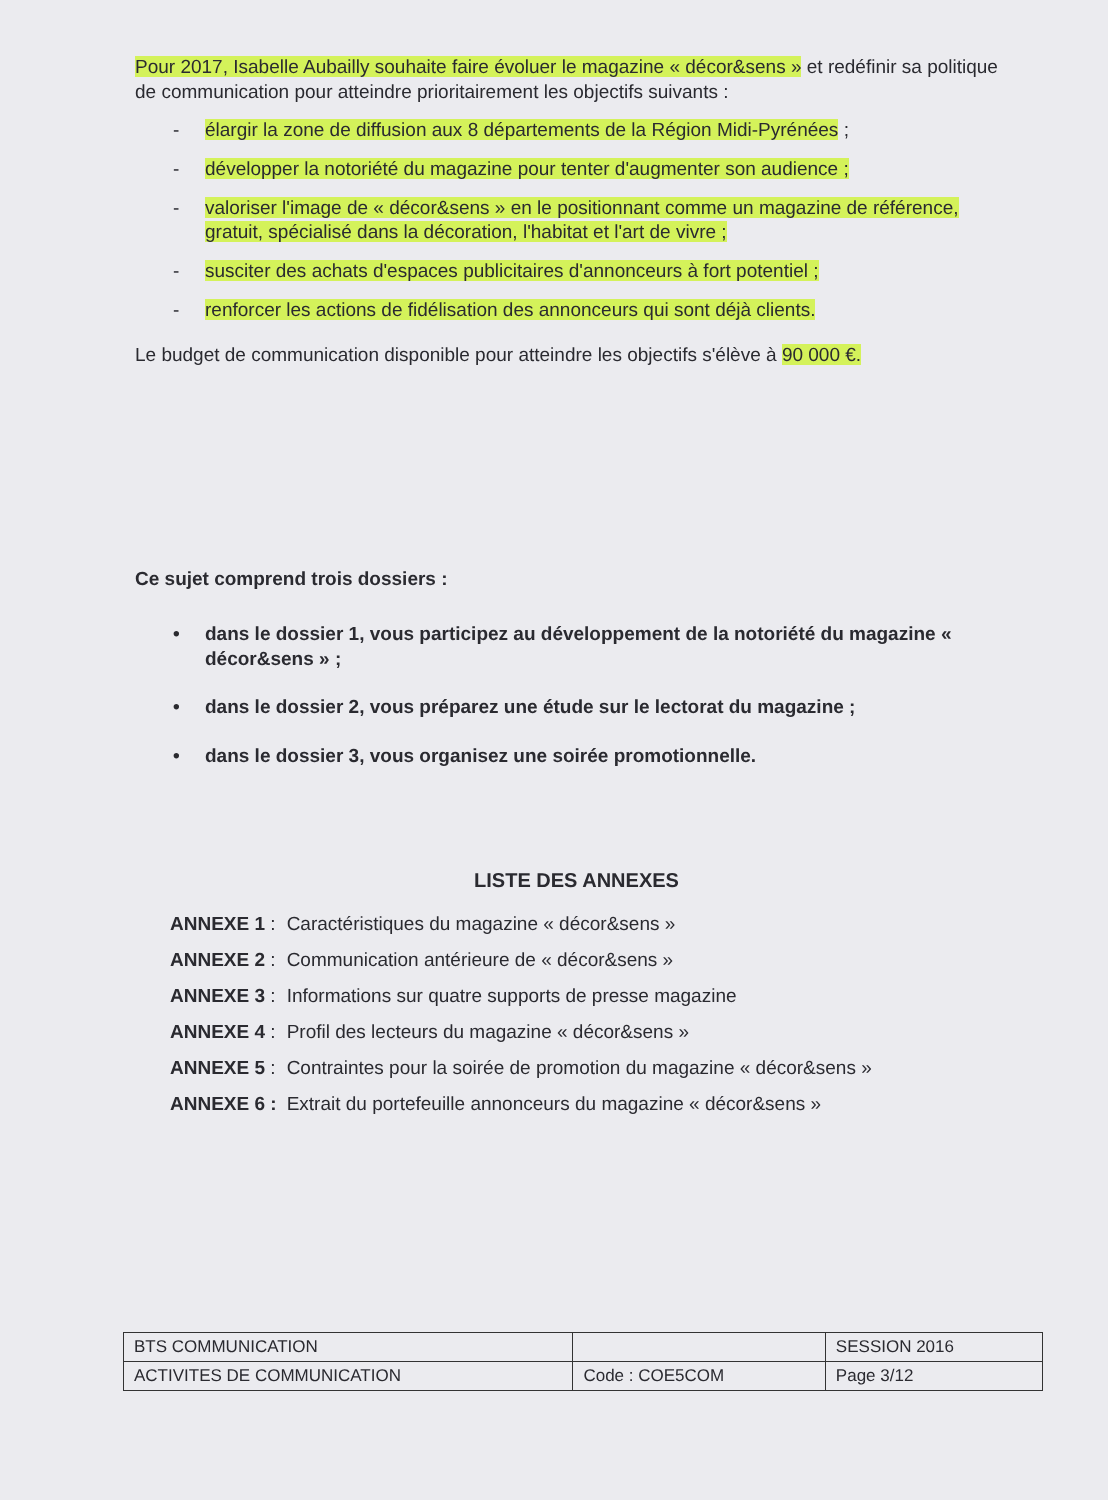Pour 2017, Isabelle Aubailly souhaite faire évoluer le magazine « décor&sens » et redéfinir sa politique de communication pour atteindre prioritairement les objectifs suivants :
- élargir la zone de diffusion aux 8 départements de la Région Midi-Pyrénées ;
- développer la notoriété du magazine pour tenter d'augmenter son audience ;
- valoriser l'image de « décor&sens » en le positionnant comme un magazine de référence, gratuit, spécialisé dans la décoration, l'habitat et l'art de vivre ;
- susciter des achats d'espaces publicitaires d'annonceurs à fort potentiel ;
- renforcer les actions de fidélisation des annonceurs qui sont déjà clients.
Le budget de communication disponible pour atteindre les objectifs s'élève à 90 000 €.
Ce sujet comprend trois dossiers :
• dans le dossier 1, vous participez au développement de la notoriété du magazine « décor&sens » ;
• dans le dossier 2, vous préparez une étude sur le lectorat du magazine ;
• dans le dossier 3, vous organisez une soirée promotionnelle.
LISTE DES ANNEXES
| ANNEXE 1 : | Caractéristiques du magazine « décor&sens » |
| ANNEXE 2 : | Communication antérieure de « décor&sens » |
| ANNEXE 3 : | Informations sur quatre supports de presse magazine |
| ANNEXE 4 : | Profil des lecteurs du magazine « décor&sens » |
| ANNEXE 5 : | Contraintes pour la soirée de promotion du magazine « décor&sens » |
| ANNEXE 6 : | Extrait du portefeuille annonceurs du magazine « décor&sens » |
| BTS COMMUNICATION | | SESSION 2016 |
| ACTIVITES DE COMMUNICATION | Code : COE5COM | Page 3/12 |